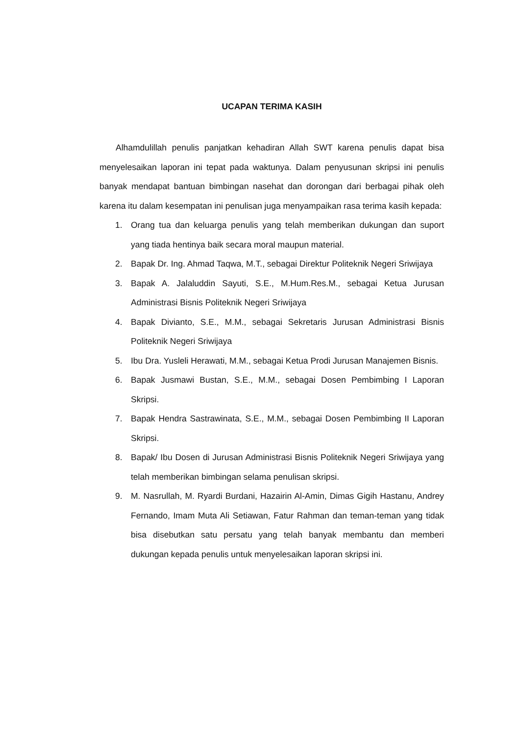UCAPAN TERIMA KASIH
Alhamdulillah penulis panjatkan kehadiran Allah SWT karena penulis dapat bisa menyelesaikan laporan ini tepat pada waktunya. Dalam penyusunan skripsi ini penulis banyak mendapat bantuan bimbingan nasehat dan dorongan dari berbagai pihak oleh karena itu dalam kesempatan ini penulisan juga menyampaikan rasa terima kasih kepada:
1. Orang tua dan keluarga penulis yang telah memberikan dukungan dan suport yang tiada hentinya baik secara moral maupun material.
2. Bapak Dr. Ing. Ahmad Taqwa, M.T., sebagai Direktur Politeknik Negeri Sriwijaya
3. Bapak A. Jalaluddin Sayuti, S.E., M.Hum.Res.M., sebagai Ketua Jurusan Administrasi Bisnis Politeknik Negeri Sriwijaya
4. Bapak Divianto, S.E., M.M., sebagai Sekretaris Jurusan Administrasi Bisnis Politeknik Negeri Sriwijaya
5. Ibu Dra. Yusleli Herawati, M.M., sebagai Ketua Prodi Jurusan Manajemen Bisnis.
6. Bapak Jusmawi Bustan, S.E., M.M., sebagai Dosen Pembimbing I Laporan Skripsi.
7. Bapak Hendra Sastrawinata, S.E., M.M., sebagai Dosen Pembimbing II Laporan Skripsi.
8. Bapak/ Ibu Dosen di Jurusan Administrasi Bisnis Politeknik Negeri Sriwijaya yang telah memberikan bimbingan selama penulisan skripsi.
9. M. Nasrullah, M. Ryardi Burdani, Hazairin Al-Amin, Dimas Gigih Hastanu, Andrey Fernando, Imam Muta Ali Setiawan, Fatur Rahman dan teman-teman yang tidak bisa disebutkan satu persatu yang telah banyak membantu dan memberi dukungan kepada penulis untuk menyelesaikan laporan skripsi ini.